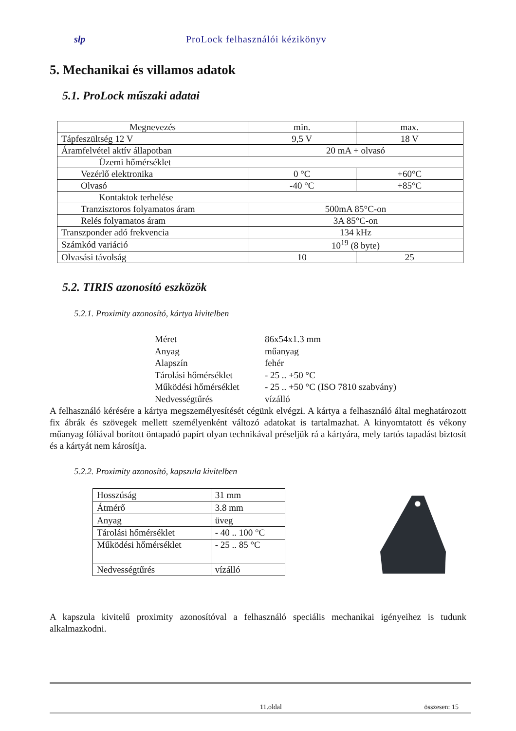slp ProLock felhasználói kézikönyv
5. Mechanikai és villamos adatok
5.1. ProLock műszaki adatai
| Megnevezés | min. | max. |
| Tápfeszültség 12 V | 9,5 V | 18 V |
| Áramfelvétel aktív állapotban | 20 mA + olvasó | |
| Üzemi hőmérséklet | | |
| Vezérlő elektronika | 0 °C | +60°C |
| Olvasó | -40 °C | +85°C |
| Kontaktok terhelése | | |
| Tranzisztoros folyamatos áram | 500mA 85°C-on | |
| Relés folyamatos áram | 3A 85°C-on | |
| Transzponder adó frekvencia | 134 kHz | |
| Számkód variáció | 10<sup>19</sup> (8 byte) | |
| Olvasási távolság | 10 | 25 |
5.2. TIRIS azonosító eszközök
5.2.1. Proximity azonosító, kártya kivitelben
Méret 86x54x1.3 mm
Anyag műanyag
Alapszín fehér
Tárolási hőmérséklet - 25 .. +50 °C
Működési hőmérséklet - 25 .. +50 °C (ISO 7810 szabvány)
Nedvességtűrés vízálló
A felhasználó kérésére a kártya megszemélyesítését cégünk elvégzi. A kártya a felhasználó által meghatározott fix ábrák és szövegek mellett személyenként változó adatokat is tartalmazhat. A kinyomtatott és vékony műanyag fóliával borított öntapadó papírt olyan technikával préseljük rá a kártyára, mely tartós tapadást biztosít és a kártyát nem károsítja.
5.2.2. Proximity azonosító, kapszula kivitelben
| Hosszúság | 31 mm |
| Átmérő | 3.8 mm |
| Anyag | üveg |
| Tárolási hőmérséklet | - 40 .. 100 °C |
| Működési hőmérséklet | - 25 .. 85 °C |
| Nedvességtűrés | vízálló |
A kapszula kivitelű proximity azonosítóval a felhasználó speciális mechanikai igényeihez is tudunk alkalmazkodni.
11.oldal összesen: 15